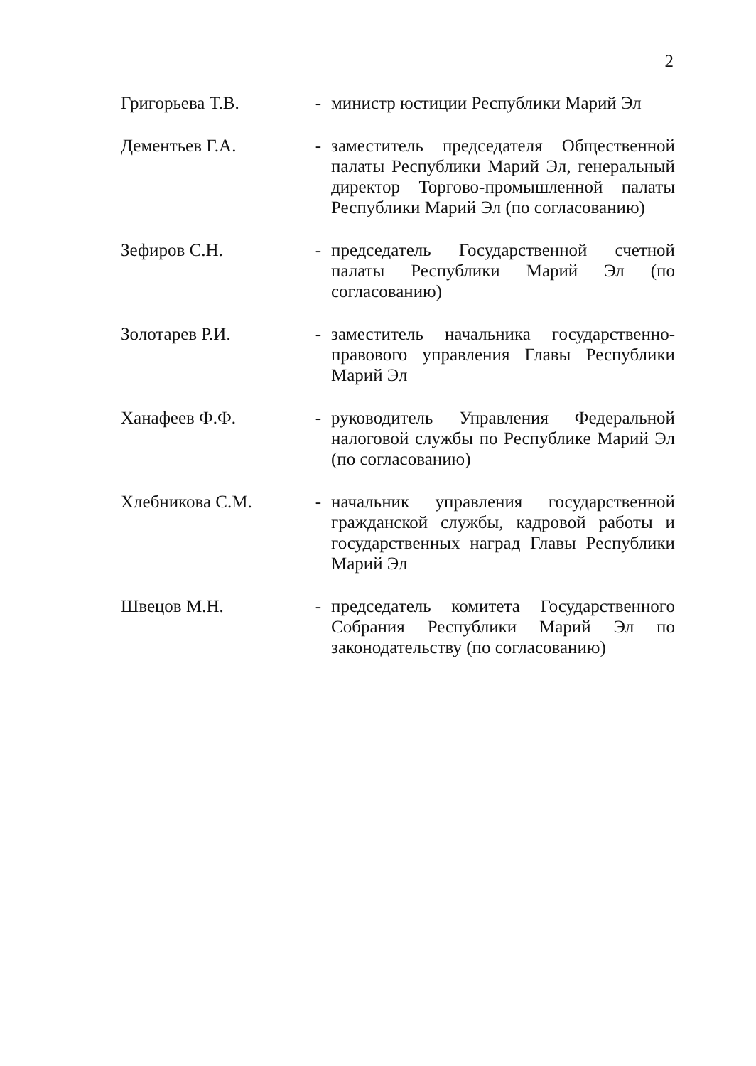2
Григорьева Т.В. - министр юстиции Республики Марий Эл
Дементьев Г.А. - заместитель председателя Общественной палаты Республики Марий Эл, генеральный директор Торгово-промышленной палаты Республики Марий Эл (по согласованию)
Зефиров С.Н. - председатель Государственной счетной палаты Республики Марий Эл (по согласованию)
Золотарев Р.И. - заместитель начальника государственно-правового управления Главы Республики Марий Эл
Ханафеев Ф.Ф. - руководитель Управления Федеральной налоговой службы по Республике Марий Эл (по согласованию)
Хлебникова С.М. - начальник управления государственной гражданской службы, кадровой работы и государственных наград Главы Республики Марий Эл
Швецов М.Н. - председатель комитета Государственного Собрания Республики Марий Эл по законодательству (по согласованию)